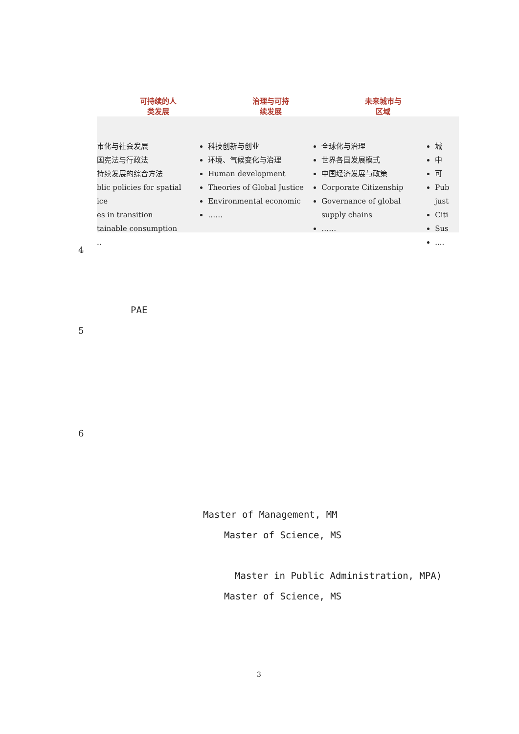可持续的人
类发展
治理与可持
续发展
未来城市与
区域
市化与社会发展
国宪法与行政法
持续发展的综合方法
blic policies for spatial
ice
es in transition
tainable consumption
..
科技创新与创业
环境、气候变化与治理
Human development
Theories of Global Justice
Environmental economic
……
全球化与治理
世界各国发展模式
中国经济发展与政策
Corporate Citizenship
Governance of global supply chains
……
城
中
可
Pub just
Citi
Sus
....
4
PAE
5
6
Master of Management, MM
Master of Science, MS
Master in Public Administration, MPA)
Master of Science, MS
3